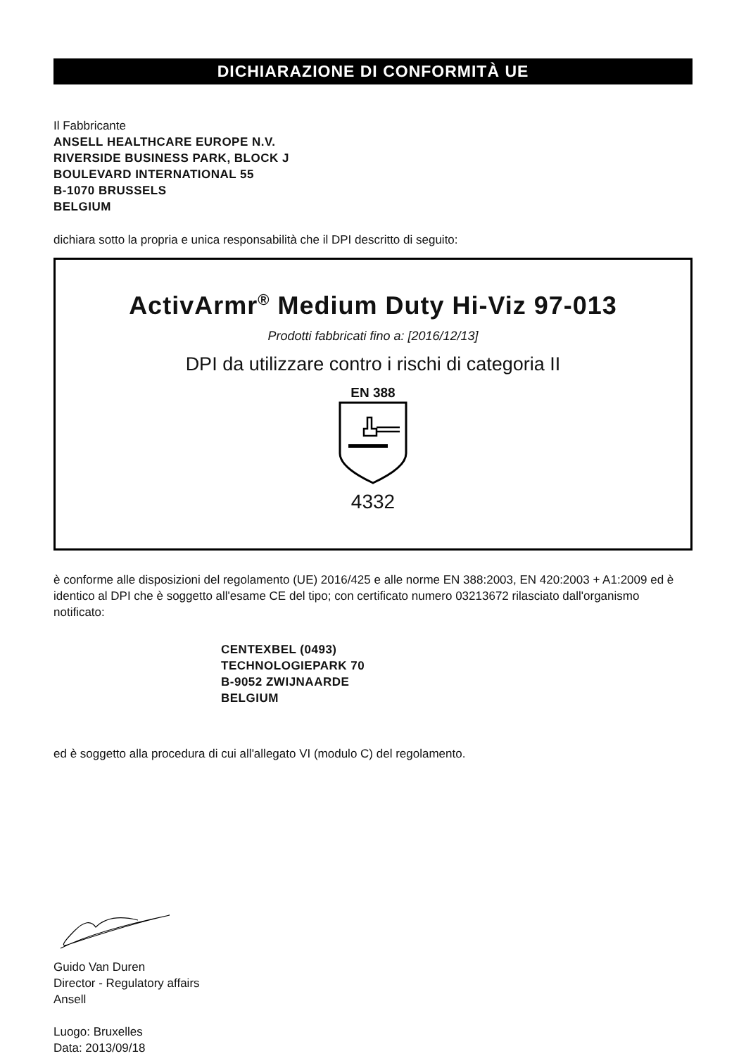DICHIARAZIONE DI CONFORMITÀ UE
Il Fabbricante
ANSELL HEALTHCARE EUROPE N.V.
RIVERSIDE BUSINESS PARK, BLOCK J
BOULEVARD INTERNATIONAL 55
B-1070 BRUSSELS
BELGIUM
dichiara sotto la propria e unica responsabilità che il DPI descritto di seguito:
ActivArmr<sup>®</sup> Medium Duty Hi-Viz 97-013
Prodotti fabbricati fino a: [2016/12/13]
DPI da utilizzare contro i rischi di categoria II
EN 388
4332
è conforme alle disposizioni del regolamento (UE) 2016/425 e alle norme EN 388:2003, EN 420:2003 + A1:2009 ed è identico al DPI che è soggetto all'esame CE del tipo; con certificato numero 03213672 rilasciato dall'organismo notificato:
CENTEXBEL (0493)
TECHNOLOGIEPARK 70
B-9052 ZWIJNAARDE
BELGIUM
ed è soggetto alla procedura di cui all'allegato VI (modulo C) del regolamento.
Guido Van Duren
Director - Regulatory affairs
Ansell
Luogo: Bruxelles
Data: 2013/09/18